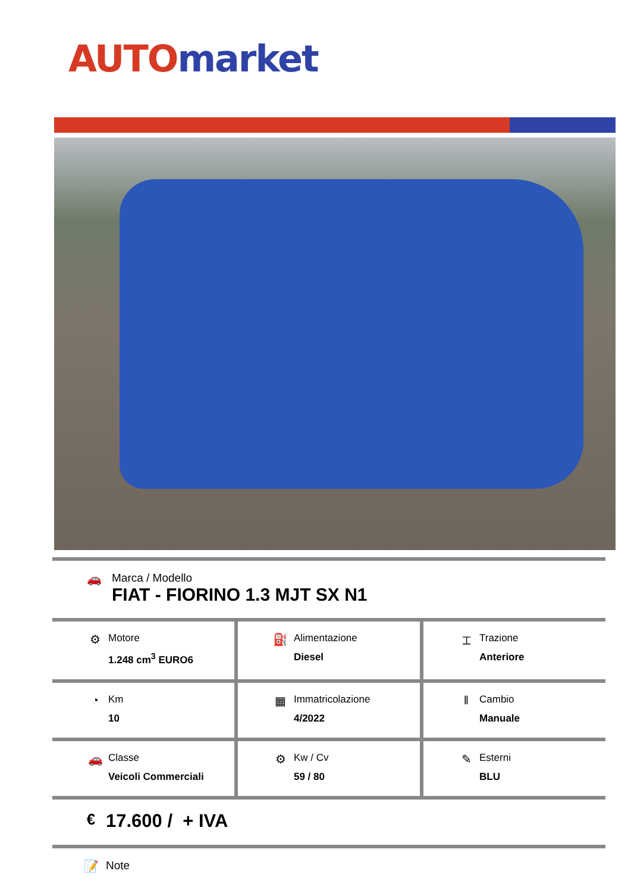AUTO market
| 🚗 | Marca / Modello FIAT - FIORINO 1.3 MJT SX N1 |
| ⚙ Motore 1.248 cm<sup>3</sup> EURO6 | ⛽ Alimentazione Diesel | ⌶ Trazione Anteriore |
| ◔ Km 10 | ▦ Immatricolazione 4/2022 | ǁ Cambio Manuale |
| 🚗 Classe Veicoli Commerciali | ⚙ Kw / Cv 59 / 80 | ✎ Esterni BLU |
| € | 17.600 / + IVA |
| 📝 | Note |